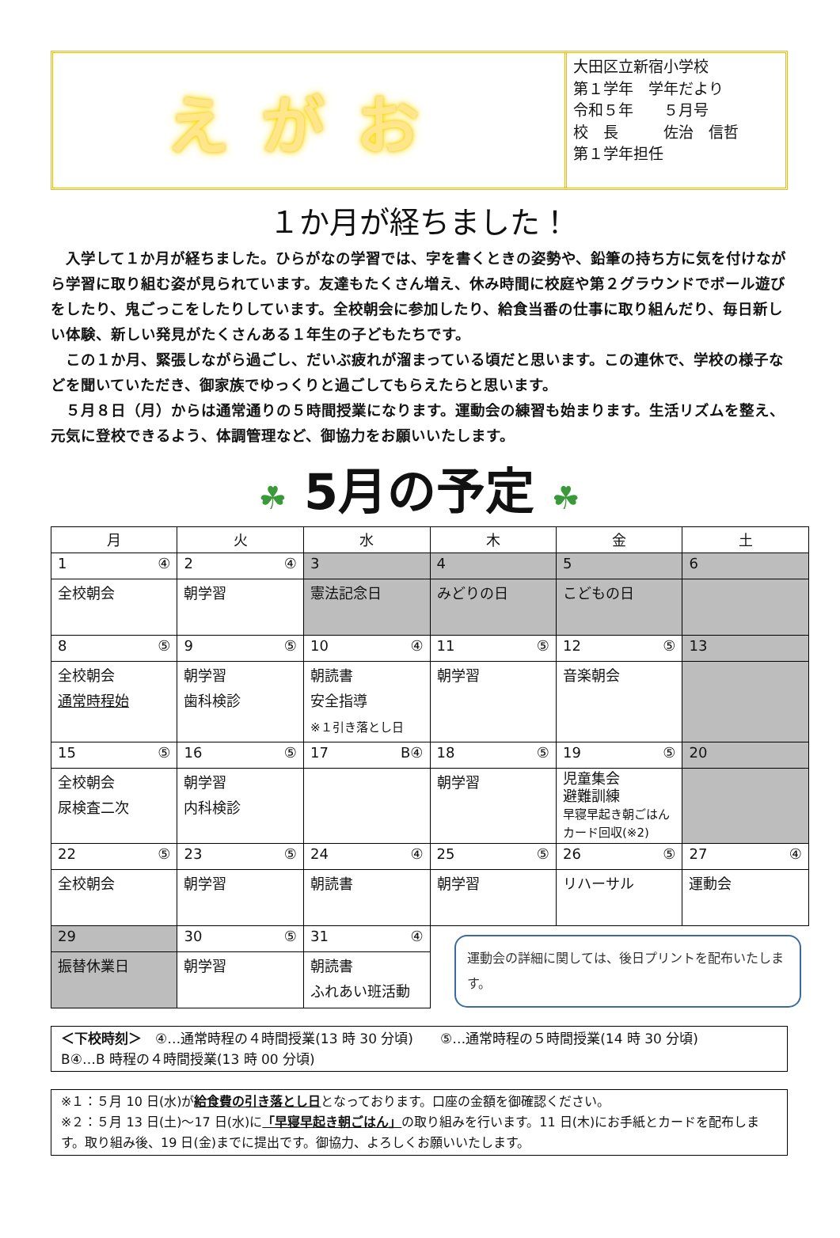えがお
大田区立新宿小学校
第１学年　学年だより
令和５年　　５月号
校　長　　　佐治　信哲
第１学年担任
１か月が経ちました！
入学して１か月が経ちました。ひらがなの学習では、字を書くときの姿勢や、鉛筆の持ち方に気を付けながら学習に取り組む姿が見られています。友達もたくさん増え、休み時間に校庭や第２グラウンドでボール遊びをしたり、鬼ごっこをしたりしています。全校朝会に参加したり、給食当番の仕事に取り組んだり、毎日新しい体験、新しい発見がたくさんある１年生の子どもたちです。
この１か月、緊張しながら過ごし、だいぶ疲れが溜まっている頃だと思います。この連休で、学校の様子などを聞いていただき、御家族でゆっくりと過ごしてもらえたらと思います。
５月８日（月）からは通常通りの５時間授業になります。運動会の練習も始まります。生活リズムを整え、元気に登校できるよう、体調管理など、御協力をお願いいたします。
☘ 5月の予定 ☘
| 月 | 火 | 水 | 木 | 金 | 土 |
| --- | --- | --- | --- | --- | --- |
| 1 ④ | 2 ④ | 3 | 4 | 5 | 6 |
| 全校朝会 | 朝学習 | 憲法記念日 | みどりの日 | こどもの日 | |
| 8 ⑤ | 9 ⑤ | 10 ④ | 11 ⑤ | 12 ⑤ | 13 |
| 全校朝会 通常時程始 | 朝学習 歯科検診 | 朝読書 安全指導 ※１引き落とし日 | 朝学習 | 音楽朝会 | |
| 15 ⑤ | 16 ⑤ | 17 B④ | 18 ⑤ | 19 ⑤ | 20 |
| 全校朝会 尿検査二次 | 朝学習 内科検診 | | 朝学習 | 児童集会 避難訓練 早寝早起き朝ごはん カード回収(※2) | |
| 22 ⑤ | 23 ⑤ | 24 ④ | 25 ⑤ | 26 ⑤ | 27 ④ |
| 全校朝会 | 朝学習 | 朝読書 | 朝学習 | リハーサル | 運動会 |
| 29 | 30 ⑤ | 31 ④ | 運動会の詳細に関しては、後日プリントを配布いたします。 | | |
| 振替休業日 | 朝学習 | 朝読書 ふれあい班活動 | | | |
＜下校時刻＞　④…通常時程の４時間授業(13 時 30 分頃)　　⑤…通常時程の５時間授業(14 時 30 分頃)
B④…B 時程の４時間授業(13 時 00 分頃)
※１：５月 10 日(水)が給食費の引き落とし日となっております。口座の金額を御確認ください。
※２：５月 13 日(土)～17 日(水)に「早寝早起き朝ごはん」の取り組みを行います。11 日(木)にお手紙とカードを配布します。取り組み後、19 日(金)までに提出です。御協力、よろしくお願いいたします。